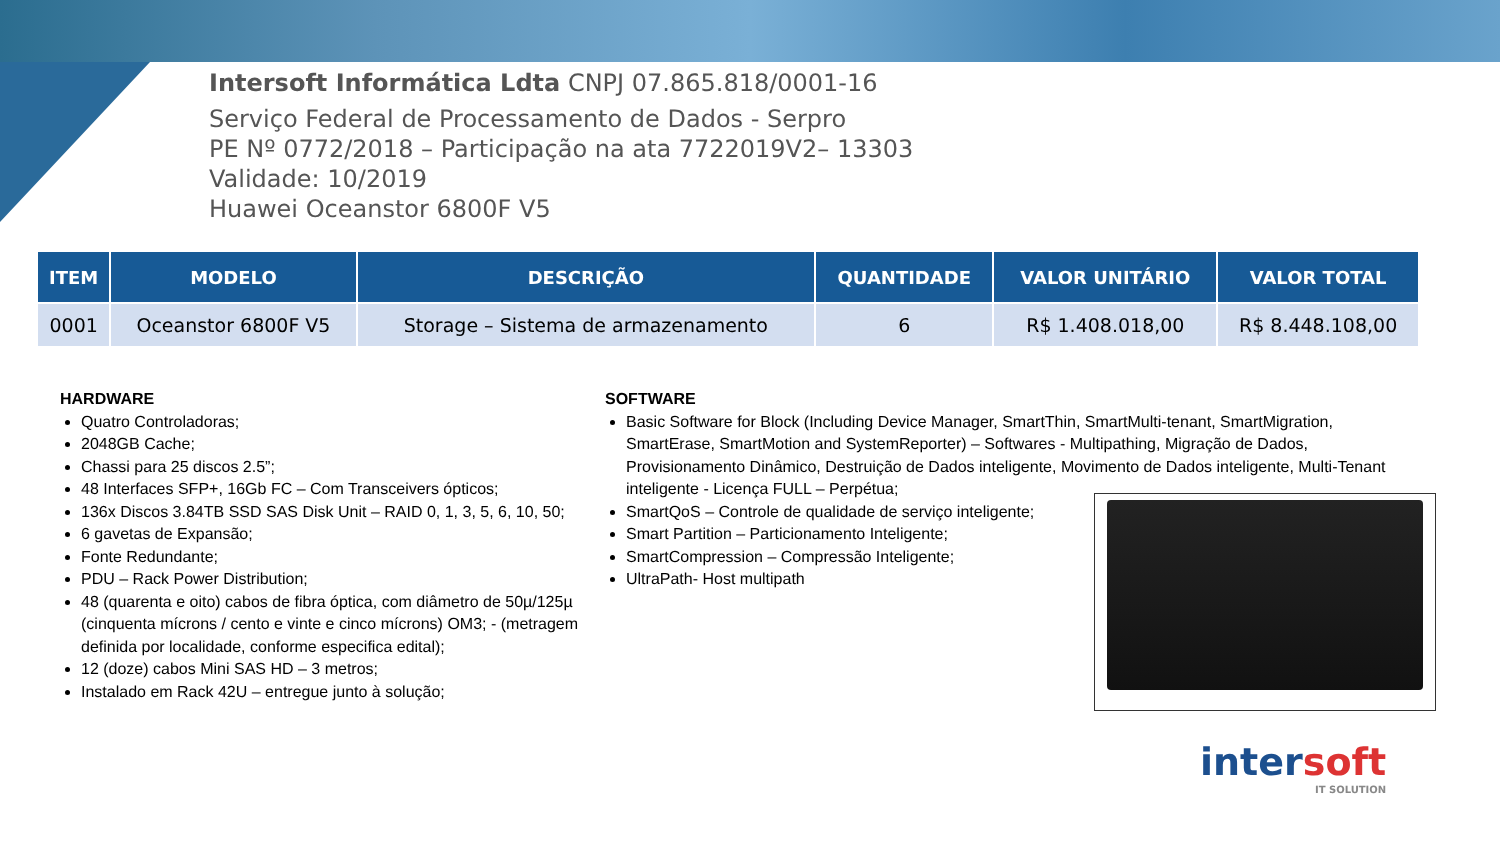Intersoft Informática Ldta CNPJ 07.865.818/0001-16
Serviço Federal de Processamento de Dados - Serpro
PE Nº 0772/2018 – Participação na ata 7722019V2– 13303
Validade: 10/2019
Huawei Oceanstor 6800F V5
| ITEM | MODELO | DESCRIÇÃO | QUANTIDADE | VALOR UNITÁRIO | VALOR TOTAL |
| --- | --- | --- | --- | --- | --- |
| 0001 | Oceanstor 6800F V5 | Storage – Sistema de armazenamento | 6 | R$ 1.408.018,00 | R$ 8.448.108,00 |
HARDWARE
Quatro Controladoras;
2048GB Cache;
Chassi para 25 discos 2.5”;
48 Interfaces SFP+, 16Gb FC – Com Transceivers ópticos;
136x Discos 3.84TB SSD SAS Disk Unit – RAID 0, 1, 3, 5, 6, 10, 50;
6 gavetas de Expansão;
Fonte Redundante;
PDU – Rack Power Distribution;
48 (quarenta e oito) cabos de fibra óptica, com diâmetro de 50µ/125µ (cinquenta mícrons / cento e vinte e cinco mícrons) OM3; - (metragem definida por localidade, conforme especifica edital);
12 (doze) cabos Mini SAS HD – 3 metros;
Instalado em Rack 42U – entregue junto à solução;
SOFTWARE
Basic Software for Block (Including Device Manager, SmartThin, SmartMulti-tenant, SmartMigration, SmartErase, SmartMotion and SystemReporter) – Softwares - Multipathing, Migração de Dados, Provisionamento Dinâmico, Destruição de Dados inteligente, Movimento de Dados inteligente, Multi-Tenant inteligente - Licença FULL – Perpétua;
SmartQoS – Controle de qualidade de serviço inteligente;
Smart Partition – Particionamento Inteligente;
SmartCompression – Compressão Inteligente;
UltraPath- Host multipath
intersoft
IT SOLUTION